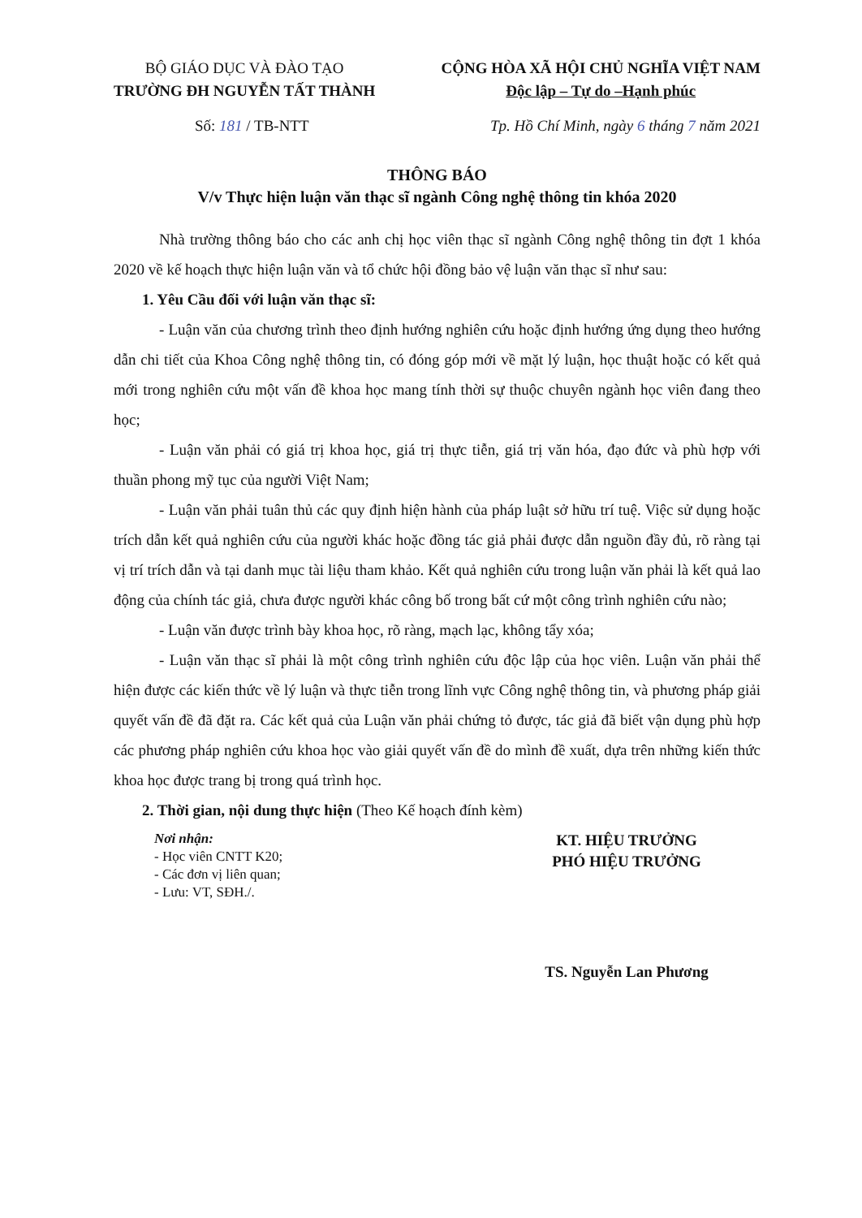BỘ GIÁO DỤC VÀ ĐÀO TẠO
TRƯỜNG ĐH NGUYỄN TẤT THÀNH
CỘNG HÒA XÃ HỘI CHỦ NGHĨA VIỆT NAM
Độc lập – Tự do –Hạnh phúc
Số: 181 / TB-NTT Tp. Hồ Chí Minh, ngày 6 tháng 7 năm 2021
THÔNG BÁO
V/v Thực hiện luận văn thạc sĩ ngành Công nghệ thông tin khóa 2020
Nhà trường thông báo cho các anh chị học viên thạc sĩ ngành Công nghệ thông tin đợt 1 khóa 2020 về kế hoạch thực hiện luận văn và tổ chức hội đồng bảo vệ luận văn thạc sĩ như sau:
1. Yêu Cầu đối với luận văn thạc sĩ:
- Luận văn của chương trình theo định hướng nghiên cứu hoặc định hướng ứng dụng theo hướng dẫn chi tiết của Khoa Công nghệ thông tin, có đóng góp mới về mặt lý luận, học thuật hoặc có kết quả mới trong nghiên cứu một vấn đề khoa học mang tính thời sự thuộc chuyên ngành học viên đang theo học;
- Luận văn phải có giá trị khoa học, giá trị thực tiễn, giá trị văn hóa, đạo đức và phù hợp với thuần phong mỹ tục của người Việt Nam;
- Luận văn phải tuân thủ các quy định hiện hành của pháp luật sở hữu trí tuệ. Việc sử dụng hoặc trích dẫn kết quả nghiên cứu của người khác hoặc đồng tác giả phải được dẫn nguồn đầy đủ, rõ ràng tại vị trí trích dẫn và tại danh mục tài liệu tham khảo. Kết quả nghiên cứu trong luận văn phải là kết quả lao động của chính tác giả, chưa được người khác công bố trong bất cứ một công trình nghiên cứu nào;
- Luận văn được trình bày khoa học, rõ ràng, mạch lạc, không tẩy xóa;
- Luận văn thạc sĩ phải là một công trình nghiên cứu độc lập của học viên. Luận văn phải thể hiện được các kiến thức về lý luận và thực tiễn trong lĩnh vực Công nghệ thông tin, và phương pháp giải quyết vấn đề đã đặt ra. Các kết quả của Luận văn phải chứng tỏ được, tác giả đã biết vận dụng phù hợp các phương pháp nghiên cứu khoa học vào giải quyết vấn đề do mình đề xuất, dựa trên những kiến thức khoa học được trang bị trong quá trình học.
2. Thời gian, nội dung thực hiện (Theo Kế hoạch đính kèm)
Nơi nhận:
- Học viên CNTT K20;
- Các đơn vị liên quan;
- Lưu: VT, SĐH./.
KT. HIỆU TRƯỞNG
PHÓ HIỆU TRƯỞNG
TS. Nguyễn Lan Phương